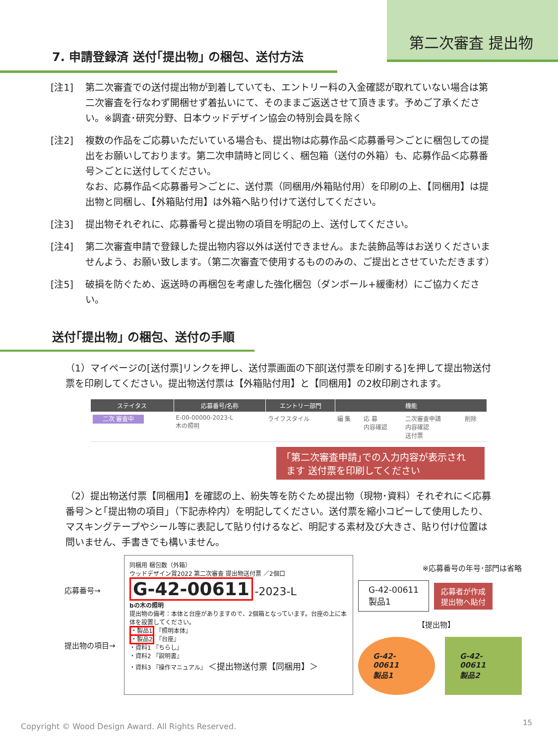第二次審査 提出物
7. 申請登録済 送付｢提出物｣ の梱包、送付方法
[注1] 第二次審査での送付提出物が到着していても、エントリー料の入金確認が取れていない場合は第二次審査を行なわず開梱せず着払いにて、そのままご返送させて頂きます。予めご了承ください。※調査･研究分野、日本ウッドデザイン協会の特別会員を除く
[注2] 複数の作品をご応募いただいている場合も、提出物は応募作品＜応募番号＞ごとに梱包しての提出をお願いしております。第二次申請時と同じく、梱包箱（送付の外箱）も、応募作品＜応募番号＞ごとに送付してください。
なお、応募作品＜応募番号＞ごとに、送付票（同梱用/外箱貼付用）を印刷の上、【同梱用】は提出物と同梱し、【外箱貼付用】は外箱へ貼り付けて送付してください。
[注3] 提出物それぞれに、応募番号と提出物の項目を明記の上、送付してください。
[注4] 第二次審査申請で登録した提出物内容以外は送付できません。また装飾品等はお送りくださいませんよう、お願い致します。（第二次審査で使用するもののみの、ご提出とさせていただきます）
[注5] 破損を防ぐため、返送時の再梱包を考慮した強化梱包（ダンボール+緩衝材）にご協力ください。
送付｢提出物｣ の梱包、送付の手順
（1）マイページの[送付票]リンクを押し、送付票画面の下部[送付票を印刷する]を押して提出物送付票を印刷してください。提出物送付票は【外箱貼付用】と【同梱用】の2枚印刷されます。
| ステイタス | 応募番号/名称 | エントリー部門 | 機能 | | | |
| --- | --- | --- | --- | --- | --- | --- |
| 二次 審査中 | E-00-00000-2023-L 木の照明 | ライフスタイル | 編 集 | 応 募 内容確認 | 二次審査申請 内容確認 送付票 | 削除 |
｢第二次審査申請｣での入力内容が表示されます 送付票を印刷してください
（2）提出物送付票【同梱用】を確認の上、紛失等を防ぐため提出物（現物･資料）それぞれに＜応募番号＞と｢提出物の項目｣（下記赤枠内）を明記してください。送付票を縮小コピーして使用したり、マスキングテープやシール等に表記して貼り付けるなど、明記する素材及び大きさ、貼り付け位置は問いません、手書きでも構いません。
応募番号→
提出物の項目→
同梱用 梱包数（外箱）
ウッドデザイン賞2022 第二次審査 提出物送付票 ／2個口
G-42-00611 -2023-L
bの木の照明
提出物の備考：本体と台座がありますので、2個箱となっています。台座の上に本体を設置してください。
・製品1 『照明本体』
・製品2 『台座』
・資料1 『ちらし』
・資料2 『説明書』
・資料3 『操作マニュアル』 ＜提出物送付票【同梱用】＞
※応募番号の年号･部門は省略
G-42-00611
製品1 応募者が作成
提出物へ貼付
【提出物】
G-42-00611
製品1
G-42-00611
製品2
Copyright © Wood Design Award. All Rights Reserved.
15